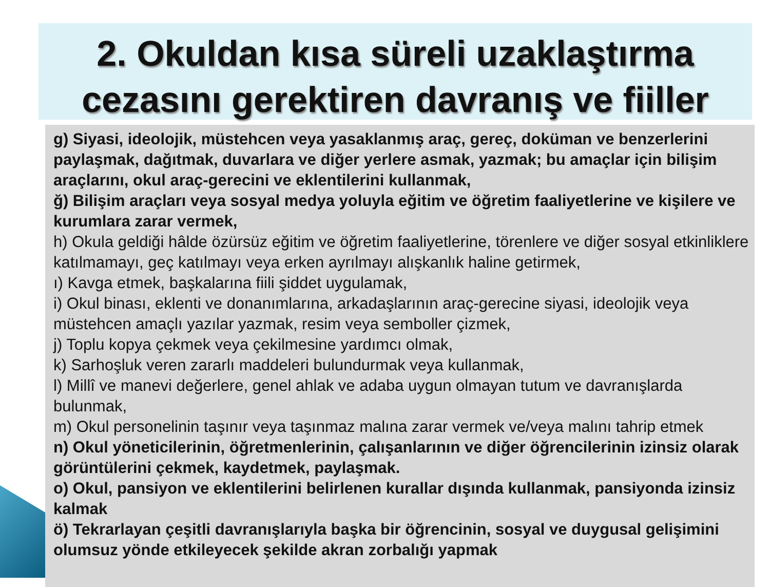2. Okuldan kısa süreli uzaklaştırma cezasını gerektiren davranış ve fiiller
g) Siyasi, ideolojik, müstehcen veya yasaklanmış araç, gereç, doküman ve benzerlerini paylaşmak, dağıtmak, duvarlara ve diğer yerlere asmak, yazmak; bu amaçlar için bilişim araçlarını, okul araç-gerecini ve eklentilerini kullanmak,
ğ) Bilişim araçları veya sosyal medya yoluyla eğitim ve öğretim faaliyetlerine ve kişilere ve kurumlara zarar vermek,
h) Okula geldiği hâlde özürsüz eğitim ve öğretim faaliyetlerine, törenlere ve diğer sosyal etkinliklere katılmamayı, geç katılmayı veya erken ayrılmayı alışkanlık haline getirmek,
ı) Kavga etmek, başkalarına fiili şiddet uygulamak,
i) Okul binası, eklenti ve donanımlarına, arkadaşlarının araç-gerecine siyasi, ideolojik veya müstehcen amaçlı yazılar yazmak, resim veya semboller çizmek,
j) Toplu kopya çekmek veya çekilmesine yardımcı olmak,
k) Sarhoşluk veren zararlı maddeleri bulundurmak veya kullanmak,
l) Millî ve manevi değerlere, genel ahlak ve adaba uygun olmayan tutum ve davranışlarda bulunmak,
m) Okul personelinin taşınır veya taşınmaz malına zarar vermek ve/veya malını tahrip etmek
n) Okul yöneticilerinin, öğretmenlerinin, çalışanlarının ve diğer öğrencilerinin izinsiz olarak görüntülerini çekmek, kaydetmek, paylaşmak.
o) Okul, pansiyon ve eklentilerini belirlenen kurallar dışında kullanmak, pansiyonda izinsiz kalmak
ö) Tekrarlayan çeşitli davranışlarıyla başka bir öğrencinin, sosyal ve duygusal gelişimini olumsuz yönde etkileyecek şekilde akran zorbalığı yapmak